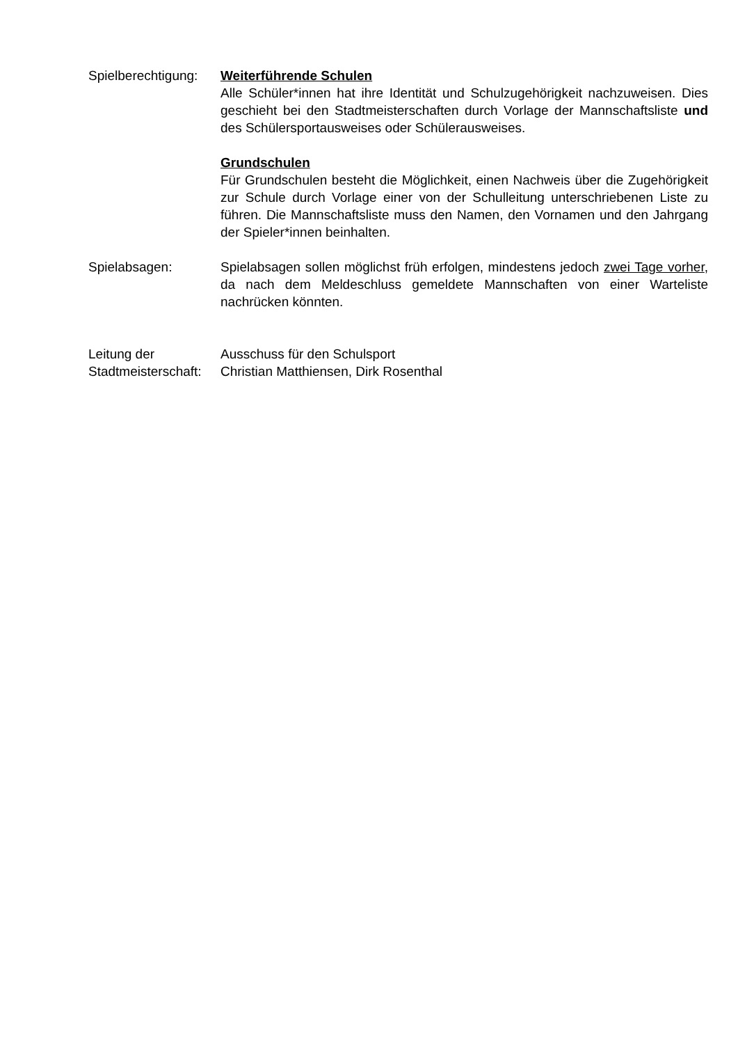Spielberechtigung:
Weiterführende Schulen
Alle Schüler*innen hat ihre Identität und Schulzugehörigkeit nachzuweisen. Dies geschieht bei den Stadtmeisterschaften durch Vorlage der Mannschaftsliste und des Schülersportausweises oder Schülerausweises.
Grundschulen
Für Grundschulen besteht die Möglichkeit, einen Nachweis über die Zugehörigkeit zur Schule durch Vorlage einer von der Schulleitung unterschriebenen Liste zu führen. Die Mannschaftsliste muss den Namen, den Vornamen und den Jahrgang der Spieler*innen beinhalten.
Spielabsagen: Spielabsagen sollen möglichst früh erfolgen, mindestens jedoch zwei Tage vorher, da nach dem Meldeschluss gemeldete Mannschaften von einer Warteliste nachrücken könnten.
Leitung der
Stadtmeisterschaft:
Ausschuss für den Schulsport
Christian Matthiensen, Dirk Rosenthal